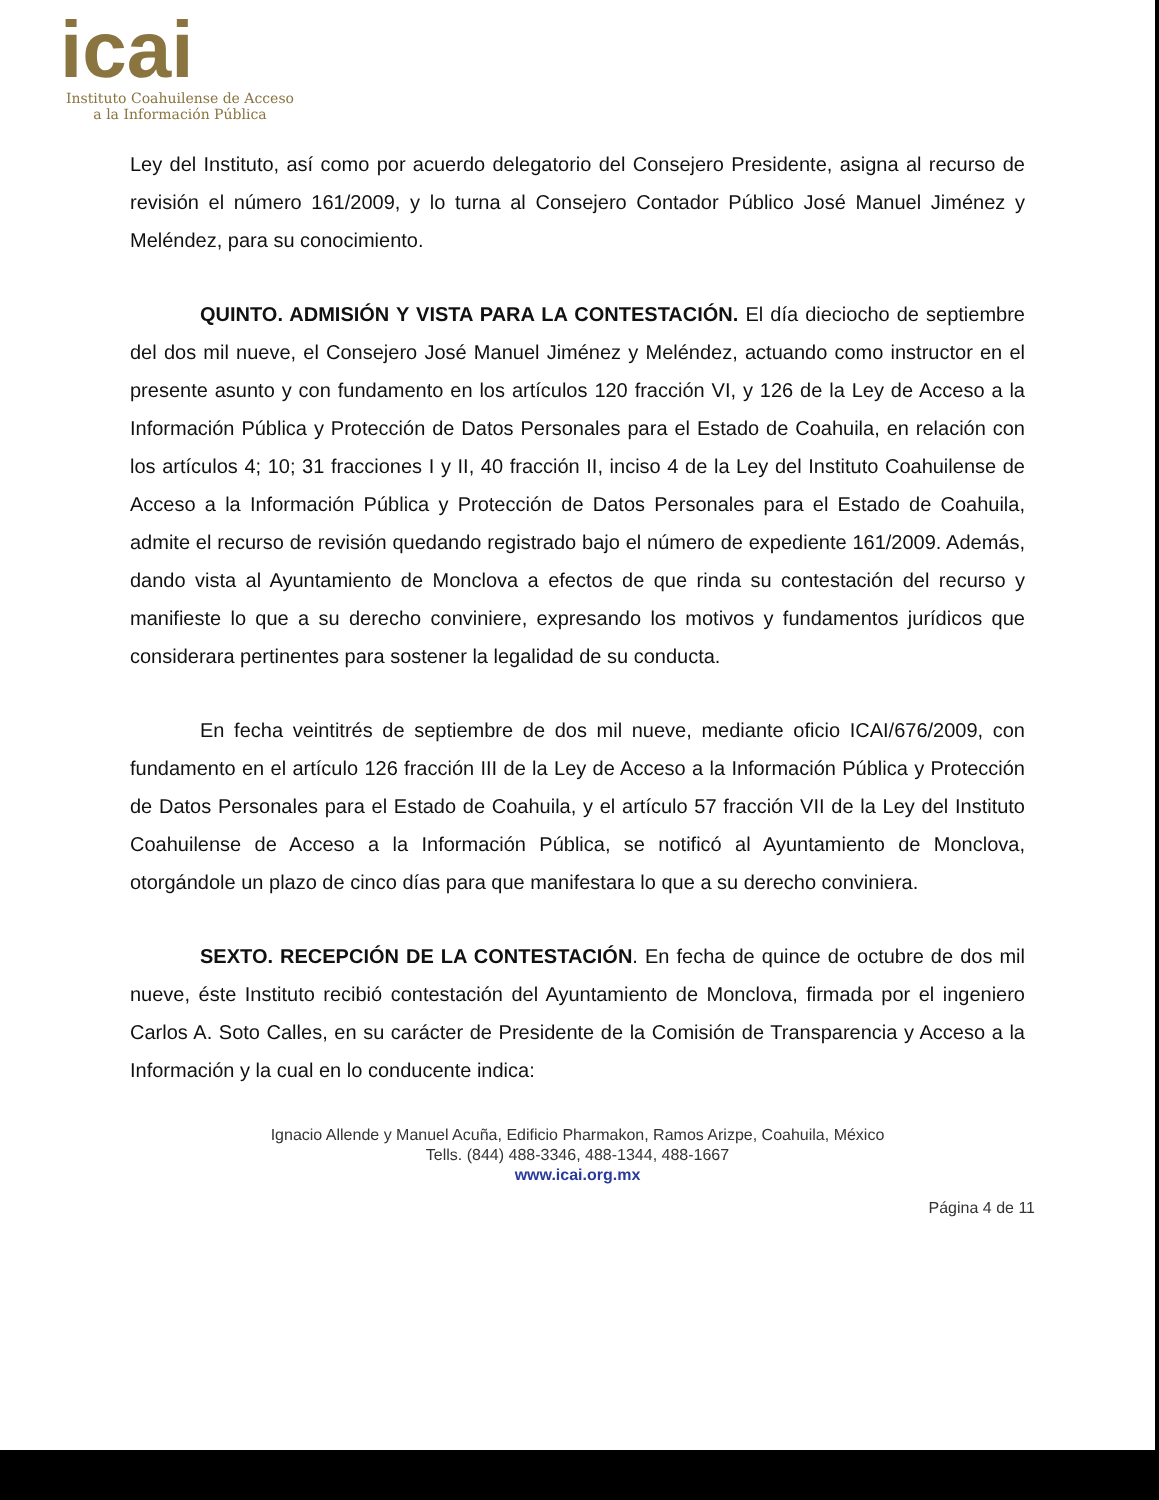icai
Instituto Coahuilense de Acceso
a la Información Pública
Ley del Instituto, así como por acuerdo delegatorio del Consejero Presidente, asigna al recurso de revisión el número 161/2009, y lo turna al Consejero Contador Público José Manuel Jiménez y Meléndez, para su conocimiento.
QUINTO. ADMISIÓN Y VISTA PARA LA CONTESTACIÓN. El día dieciocho de septiembre del dos mil nueve, el Consejero José Manuel Jiménez y Meléndez, actuando como instructor en el presente asunto y con fundamento en los artículos 120 fracción VI, y 126 de la Ley de Acceso a la Información Pública y Protección de Datos Personales para el Estado de Coahuila, en relación con los artículos 4; 10; 31 fracciones I y II, 40 fracción II, inciso 4 de la Ley del Instituto Coahuilense de Acceso a la Información Pública y Protección de Datos Personales para el Estado de Coahuila, admite el recurso de revisión quedando registrado bajo el número de expediente 161/2009. Además, dando vista al Ayuntamiento de Monclova a efectos de que rinda su contestación del recurso y manifieste lo que a su derecho conviniere, expresando los motivos y fundamentos jurídicos que considerara pertinentes para sostener la legalidad de su conducta.
En fecha veintitrés de septiembre de dos mil nueve, mediante oficio ICAI/676/2009, con fundamento en el artículo 126 fracción III de la Ley de Acceso a la Información Pública y Protección de Datos Personales para el Estado de Coahuila, y el artículo 57 fracción VII de la Ley del Instituto Coahuilense de Acceso a la Información Pública, se notificó al Ayuntamiento de Monclova, otorgándole un plazo de cinco días para que manifestara lo que a su derecho conviniera.
SEXTO. RECEPCIÓN DE LA CONTESTACIÓN. En fecha de quince de octubre de dos mil nueve, éste Instituto recibió contestación del Ayuntamiento de Monclova, firmada por el ingeniero Carlos A. Soto Calles, en su carácter de Presidente de la Comisión de Transparencia y Acceso a la Información y la cual en lo conducente indica:
Ignacio Allende y Manuel Acuña, Edificio Pharmakon, Ramos Arizpe, Coahuila, México
Tells. (844) 488-3346, 488-1344, 488-1667
www.icai.org.mx
Página 4 de 11